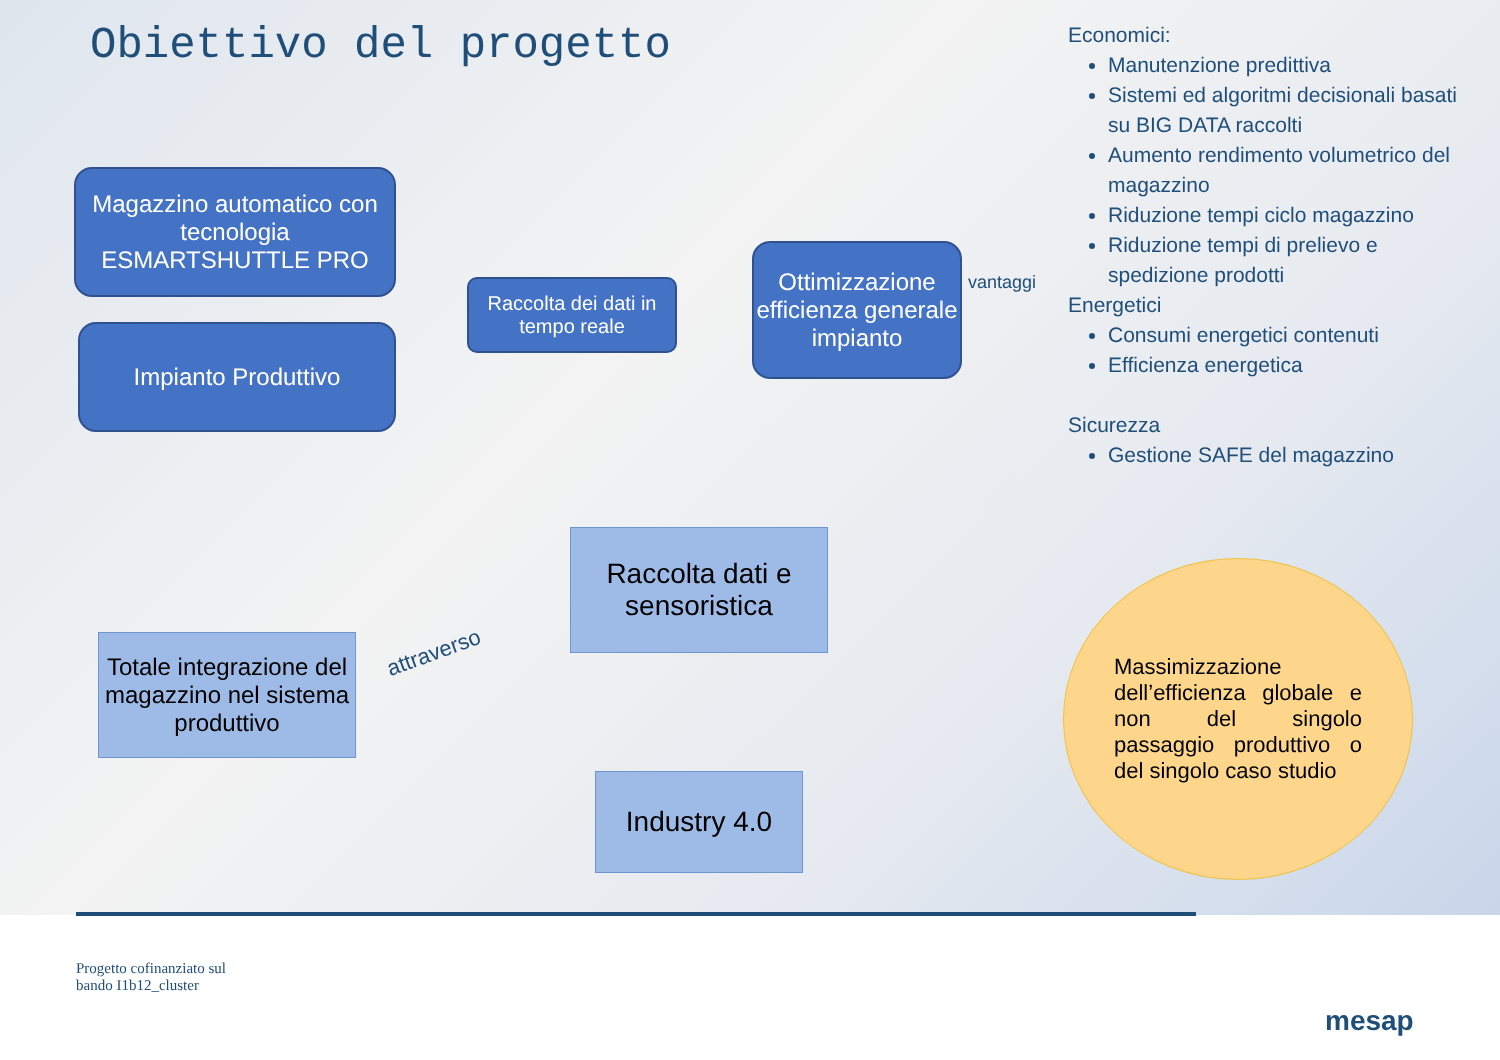Obiettivo del progetto
Magazzino automatico con tecnologia ESMARTSHUTTLE PRO
Impianto Produttivo
Raccolta dei dati in tempo reale
Ottimizzazione efficienza generale impianto
vantaggi
Raccolta dati e sensoristica
Totale integrazione del magazzino nel sistema produttivo
attraverso
Industry 4.0
Massimizzazione dell’efficienza globale e non del singolo passaggio produttivo o del singolo caso studio
Economici:
Manutenzione predittiva
Sistemi ed algoritmi decisionali basati su BIG DATA raccolti
Aumento rendimento volumetrico del magazzino
Riduzione tempi ciclo magazzino
Riduzione tempi di prelievo e spedizione prodotti
Energetici
Consumi energetici contenuti
Efficienza energetica
Sicurezza
Gestione SAFE del magazzino
Progetto cofinanziato sul
bando I1b12_cluster
mesap